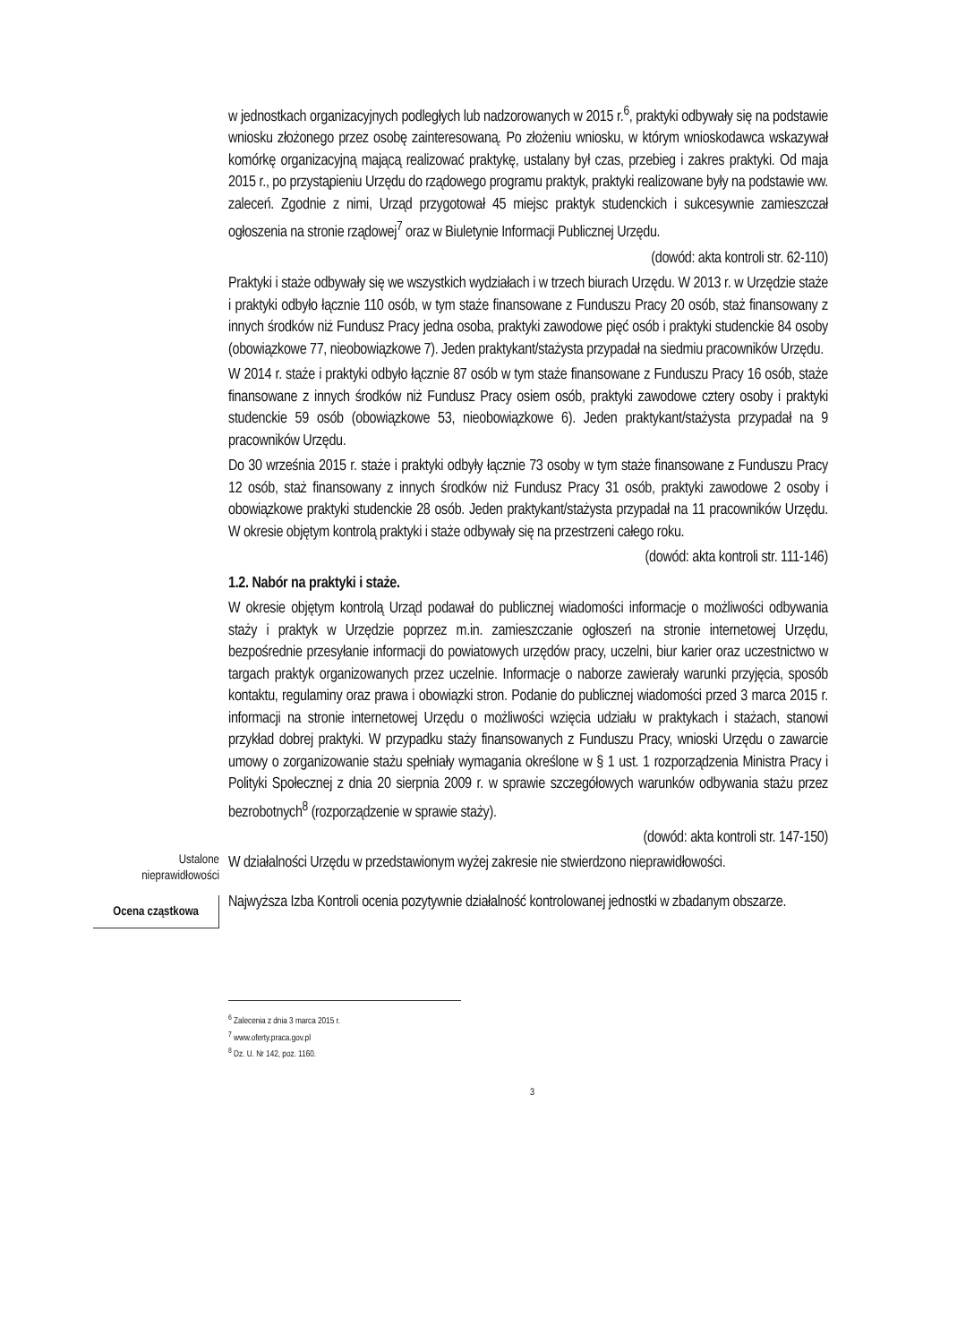w jednostkach organizacyjnych podległych lub nadzorowanych w 2015 r.<sup>6</sup>, praktyki odbywały się na podstawie wniosku złożonego przez osobę zainteresowaną. Po złożeniu wniosku, w którym wnioskodawca wskazywał komórkę organizacyjną mającą realizować praktykę, ustalany był czas, przebieg i zakres praktyki. Od maja 2015 r., po przystąpieniu Urzędu do rządowego programu praktyk, praktyki realizowane były na podstawie ww. zaleceń. Zgodnie z nimi, Urząd przygotował 45 miejsc praktyk studenckich i sukcesywnie zamieszczał ogłoszenia na stronie rządowej<sup>7</sup> oraz w Biuletynie Informacji Publicznej Urzędu.
(dowód: akta kontroli str. 62-110)
Praktyki i staże odbywały się we wszystkich wydziałach i w trzech biurach Urzędu. W 2013 r. w Urzędzie staże i praktyki odbyło łącznie 110 osób, w tym staże finansowane z Funduszu Pracy 20 osób, staż finansowany z innych środków niż Fundusz Pracy jedna osoba, praktyki zawodowe pięć osób i praktyki studenckie 84 osoby (obowiązkowe 77, nieobowiązkowe 7). Jeden praktykant/stażysta przypadał na siedmiu pracowników Urzędu.
W 2014 r. staże i praktyki odbyło łącznie 87 osób w tym staże finansowane z Funduszu Pracy 16 osób, staże finansowane z innych środków niż Fundusz Pracy osiem osób, praktyki zawodowe cztery osoby i praktyki studenckie 59 osób (obowiązkowe 53, nieobowiązkowe 6). Jeden praktykant/stażysta przypadał na 9 pracowników Urzędu.
Do 30 września 2015 r. staże i praktyki odbyły łącznie 73 osoby w tym staże finansowane z Funduszu Pracy 12 osób, staż finansowany z innych środków niż Fundusz Pracy 31 osób, praktyki zawodowe 2 osoby i obowiązkowe praktyki studenckie 28 osób. Jeden praktykant/stażysta przypadał na 11 pracowników Urzędu. W okresie objętym kontrolą praktyki i staże odbywały się na przestrzeni całego roku.
(dowód: akta kontroli str. 111-146)
1.2. Nabór na praktyki i staże.
W okresie objętym kontrolą Urząd podawał do publicznej wiadomości informacje o możliwości odbywania staży i praktyk w Urzędzie poprzez m.in. zamieszczanie ogłoszeń na stronie internetowej Urzędu, bezpośrednie przesyłanie informacji do powiatowych urzędów pracy, uczelni, biur karier oraz uczestnictwo w targach praktyk organizowanych przez uczelnie. Informacje o naborze zawierały warunki przyjęcia, sposób kontaktu, regulaminy oraz prawa i obowiązki stron. Podanie do publicznej wiadomości przed 3 marca 2015 r. informacji na stronie internetowej Urzędu o możliwości wzięcia udziału w praktykach i stażach, stanowi przykład dobrej praktyki. W przypadku staży finansowanych z Funduszu Pracy, wnioski Urzędu o zawarcie umowy o zorganizowanie stażu spełniały wymagania określone w § 1 ust. 1 rozporządzenia Ministra Pracy i Polityki Społecznej z dnia 20 sierpnia 2009 r. w sprawie szczegółowych warunków odbywania stażu przez bezrobotnych<sup>8</sup> (rozporządzenie w sprawie staży).
(dowód: akta kontroli str. 147-150)
Ustalone
nieprawidłowości
W działalności Urzędu w przedstawionym wyżej zakresie nie stwierdzono nieprawidłowości.
Ocena cząstkowa
Najwyższa Izba Kontroli ocenia pozytywnie działalność kontrolowanej jednostki w zbadanym obszarze.
<sup>6</sup> Zalecenia z dnia 3 marca 2015 r.
<sup>7</sup> www.oferty.praca.gov.pl
<sup>8</sup> Dz. U. Nr 142, poz. 1160.
3